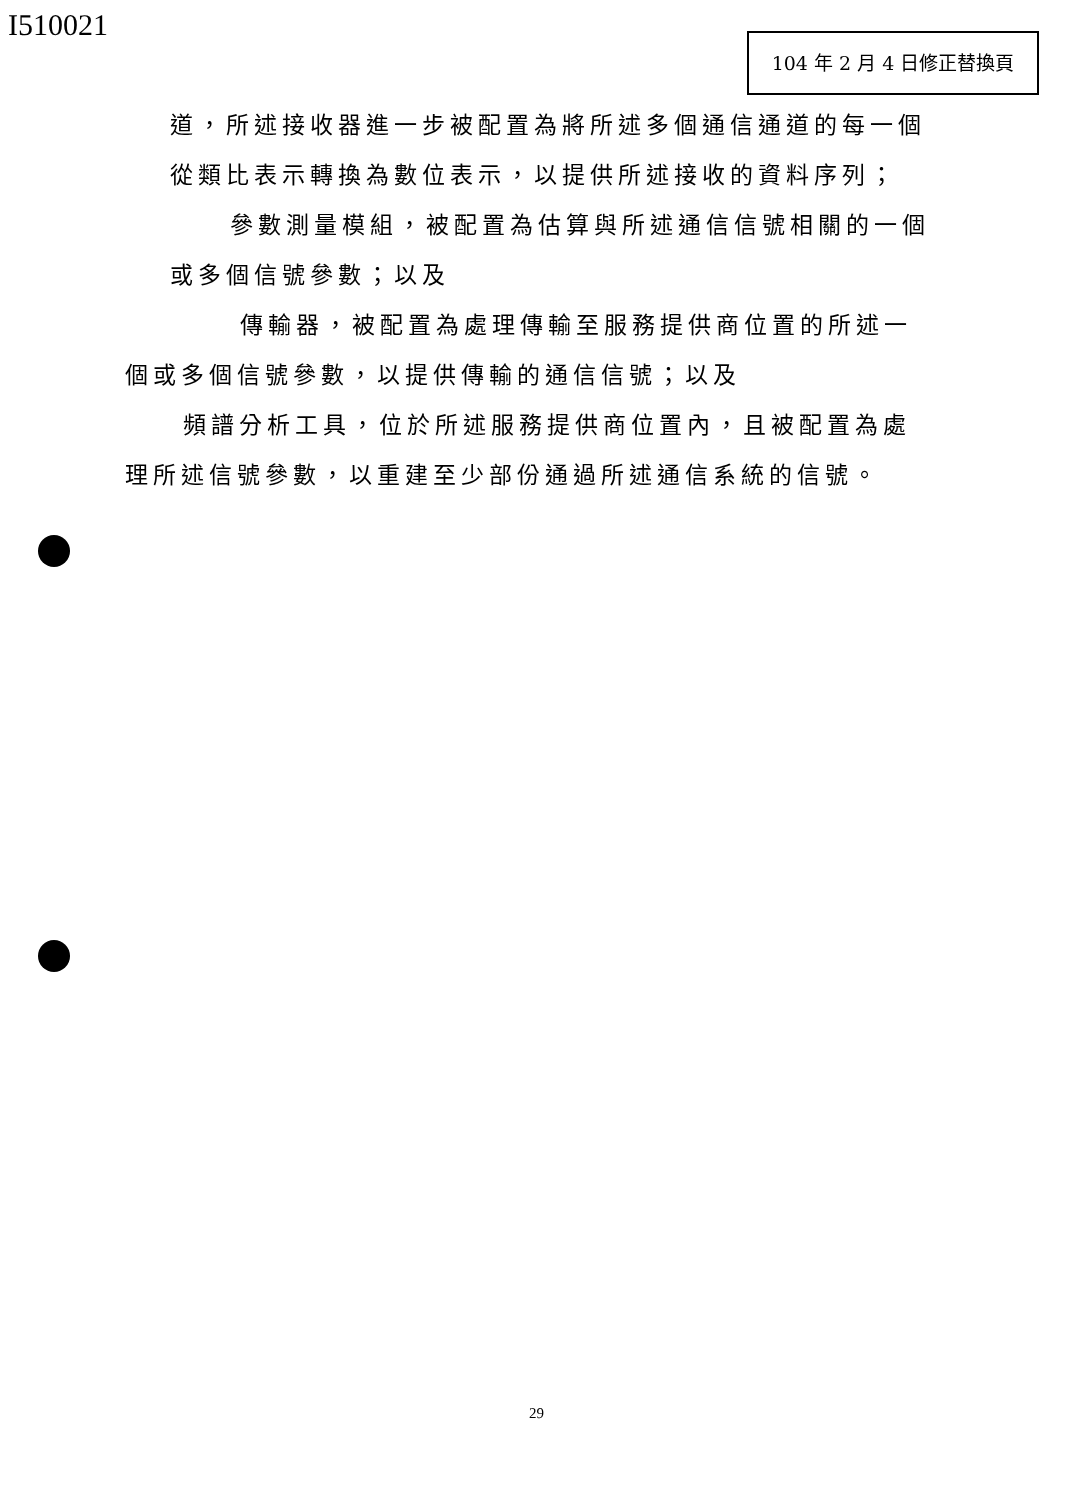I510021 104 年 2 月 4 日修正替換頁
道，所述接收器進一步被配置為將所述多個通信通道的每一個
從類比表示轉換為數位表示，以提供所述接收的資料序列；
參數測量模組，被配置為估算與所述通信信號相關的一個
或多個信號參數；以及
傳輸器，被配置為處理傳輸至服務提供商位置的所述一
個或多個信號參數，以提供傳輸的通信信號；以及
頻譜分析工具，位於所述服務提供商位置內，且被配置為處
理所述信號參數，以重建至少部份通過所述通信系統的信號。
29